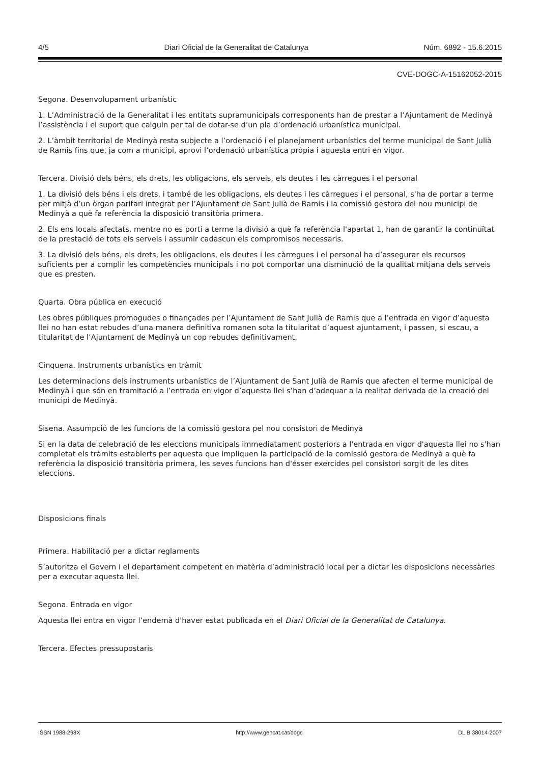4/5 Diari Oficial de la Generalitat de Catalunya Núm. 6892 - 15.6.2015
CVE-DOGC-A-15162052-2015
Segona. Desenvolupament urbanístic
1. L’Administració de la Generalitat i les entitats supramunicipals corresponents han de prestar a l’Ajuntament de Medinyà l’assistència i el suport que calguin per tal de dotar-se d’un pla d’ordenació urbanística municipal.
2. L’àmbit territorial de Medinyà resta subjecte a l’ordenació i el planejament urbanístics del terme municipal de Sant Julià de Ramis fins que, ja com a municipi, aprovi l’ordenació urbanística pròpia i aquesta entri en vigor.
Tercera. Divisió dels béns, els drets, les obligacions, els serveis, els deutes i les càrregues i el personal
1. La divisió dels béns i els drets, i també de les obligacions, els deutes i les càrregues i el personal, s'ha de portar a terme per mitjà d’un òrgan paritari integrat per l’Ajuntament de Sant Julià de Ramis i la comissió gestora del nou municipi de Medinyà a què fa referència la disposició transitòria primera.
2. Els ens locals afectats, mentre no es porti a terme la divisió a què fa referència l'apartat 1, han de garantir la continuïtat de la prestació de tots els serveis i assumir cadascun els compromisos necessaris.
3. La divisió dels béns, els drets, les obligacions, els deutes i les càrregues i el personal ha d’assegurar els recursos suficients per a complir les competències municipals i no pot comportar una disminució de la qualitat mitjana dels serveis que es presten.
Quarta. Obra pública en execució
Les obres públiques promogudes o finançades per l’Ajuntament de Sant Julià de Ramis que a l’entrada en vigor d’aquesta llei no han estat rebudes d’una manera definitiva romanen sota la titularitat d’aquest ajuntament, i passen, si escau, a titularitat de l’Ajuntament de Medinyà un cop rebudes definitivament.
Cinquena. Instruments urbanístics en tràmit
Les determinacions dels instruments urbanístics de l’Ajuntament de Sant Julià de Ramis que afecten el terme municipal de Medinyà i que són en tramitació a l’entrada en vigor d’aquesta llei s’han d’adequar a la realitat derivada de la creació del municipi de Medinyà.
Sisena. Assumpció de les funcions de la comissió gestora pel nou consistori de Medinyà
Si en la data de celebració de les eleccions municipals immediatament posteriors a l'entrada en vigor d'aquesta llei no s'han completat els tràmits establerts per aquesta que impliquen la participació de la comissió gestora de Medinyà a què fa referència la disposició transitòria primera, les seves funcions han d'ésser exercides pel consistori sorgit de les dites eleccions.
Disposicions finals
Primera. Habilitació per a dictar reglaments
S’autoritza el Govern i el departament competent en matèria d’administració local per a dictar les disposicions necessàries per a executar aquesta llei.
Segona. Entrada en vigor
Aquesta llei entra en vigor l’endemà d'haver estat publicada en el Diari Oficial de la Generalitat de Catalunya.
Tercera. Efectes pressupostaris
ISSN 1988-298X http://www.gencat.cat/dogc DL B 38014-2007